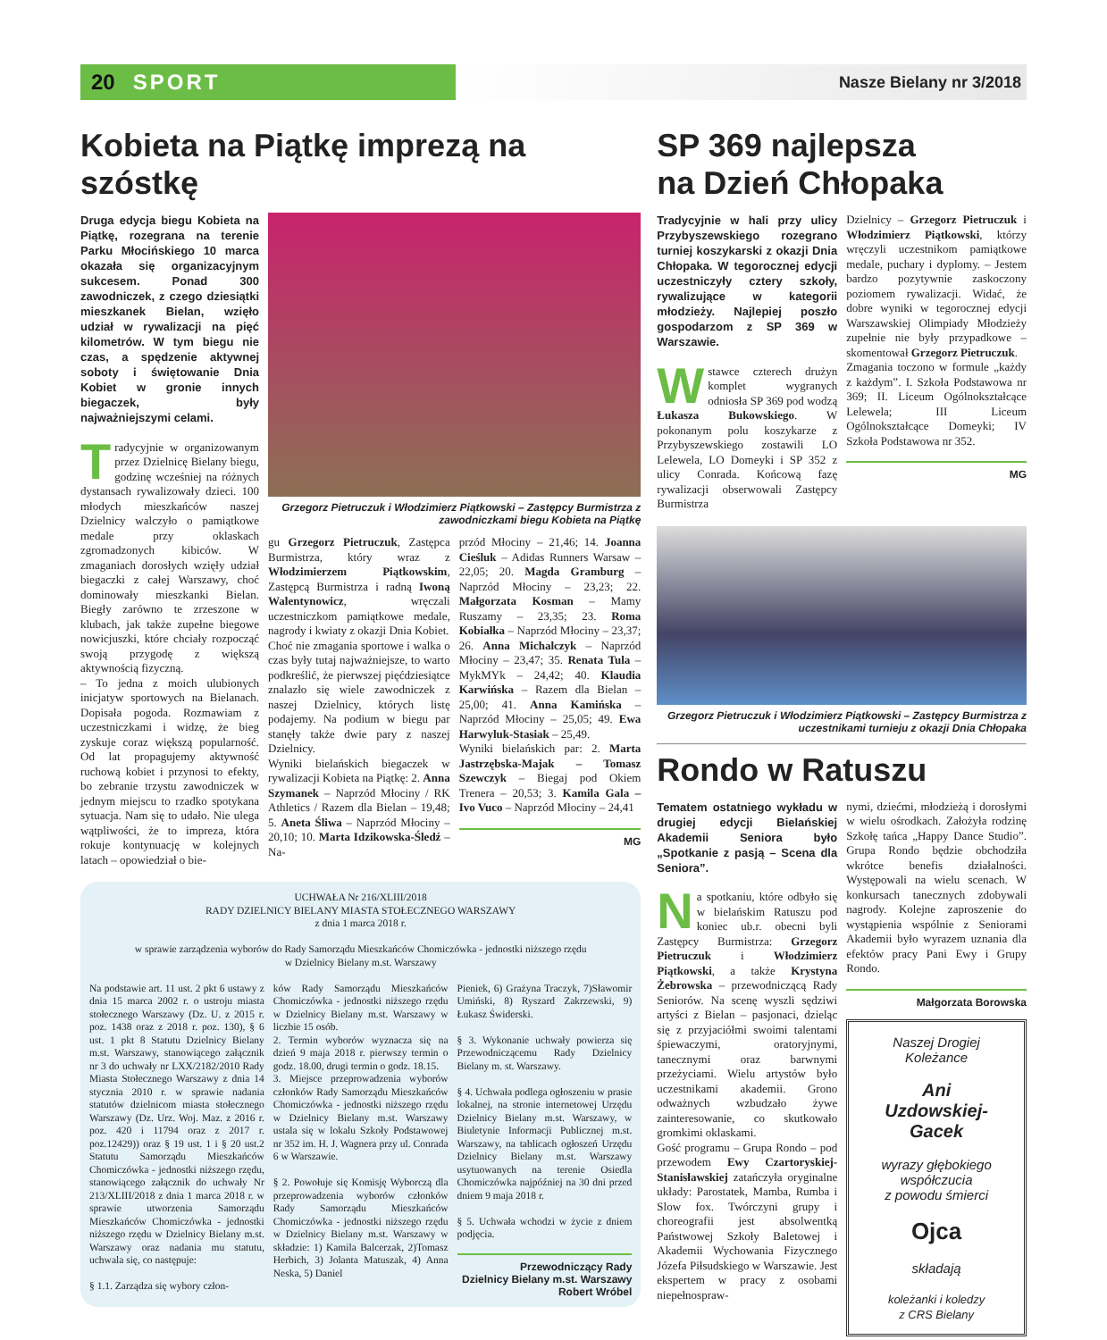20 SPORT
Nasze Bielany nr 3/2018
Kobieta na Piątkę imprezą na szóstkę
Druga edycja biegu Kobieta na Piątkę, rozegrana na terenie Parku Młocińskiego 10 marca okazała się organizacyjnym sukcesem. Ponad 300 zawodniczek, z czego dziesiątki mieszkanek Bielan, wzięło udział w rywalizacji na pięć kilometrów. W tym biegu nie czas, a spędzenie aktywnej soboty i świętowanie Dnia Kobiet w gronie innych biegaczek, były najważniejszymi celami.
Tradycyjnie w organizowanym przez Dzielnicę Bielany biegu, godzinę wcześniej na różnych dystansach rywalizowały dzieci. 100 młodych mieszkańców naszej Dzielnicy walczyło o pamiątkowe medale przy oklaskach zgromadzonych kibiców. W zmaganiach dorosłych wzięły udział biegaczki z całej Warszawy, choć dominowały mieszkanki Bielan. Biegły zarówno te zrzeszone w klubach, jak także zupełne biegowe nowicjuszki, które chciały rozpocząć swoją przygodę z większą aktywnością fizyczną.
– To jedna z moich ulubionych inicjatyw sportowych na Bielanach. Dopisała pogoda. Rozmawiam z uczestniczkami i widzę, że bieg zyskuje coraz większą popularność. Od lat propagujemy aktywność ruchową kobiet i przynosi to efekty, bo zebranie trzystu zawodniczek w jednym miejscu to rzadko spotykana sytuacja. Nam się to udało. Nie ulega wątpliwości, że to impreza, która rokuje kontynuację w kolejnych latach – opowiedział o bie-
Grzegorz Pietruczuk i Włodzimierz Piątkowski – Zastępcy Burmistrza z zawodniczkami biegu Kobieta na Piątkę
gu Grzegorz Pietruczuk, Zastępca Burmistrza, który wraz z Włodzimierzem Piątkowskim, Zastępcą Burmistrza i radną Iwoną Walentynowicz, wręczali uczestniczkom pamiątkowe medale, nagrody i kwiaty z okazji Dnia Kobiet.
Choć nie zmagania sportowe i walka o czas były tutaj najważniejsze, to warto podkreślić, że pierwszej pięćdziesiątce znalazło się wiele zawodniczek z naszej Dzielnicy, których listę podajemy. Na podium w biegu par stanęły także dwie pary z naszej Dzielnicy.
Wyniki bielańskich biegaczek w rywalizacji Kobieta na Piątkę: 2. Anna Szymanek – Naprzód Młociny / RK Athletics / Razem dla Bielan – 19,48; 5. Aneta Śliwa – Naprzód Młociny – 20,10; 10. Marta Idzikowska-Śledź – Na-
przód Młociny – 21,46; 14. Joanna Cieśluk – Adidas Runners Warsaw – 22,05; 20. Magda Gramburg – Naprzód Młociny – 23,23; 22. Małgorzata Kosman – Mamy Ruszamy – 23,35; 23. Roma Kobiałka – Naprzód Młociny – 23,37; 26. Anna Michalczyk – Naprzód Młociny – 23,47; 35. Renata Tula – MykMYk – 24,42; 40. Klaudia Karwińska – Razem dla Bielan – 25,00; 41. Anna Kamińska – Naprzód Młociny – 25,05; 49. Ewa Harwyluk-Stasiak – 25,49.
Wyniki bielańskich par: 2. Marta Jastrzębska-Majak – Tomasz Szewczyk – Biegaj pod Okiem Trenera – 20,53; 3. Kamila Gala – Ivo Vuco – Naprzód Młociny – 24,41
MG
UCHWAŁA Nr 216/XLIII/2018
RADY DZIELNICY BIELANY MIASTA STOŁECZNEGO WARSZAWY
z dnia 1 marca 2018 r.
w sprawie zarządzenia wyborów do Rady Samorządu Mieszkańców Chomiczówka - jednostki niższego rzędu
w Dzielnicy Bielany m.st. Warszawy
Na podstawie art. 11 ust. 2 pkt 6 ustawy z dnia 15 marca 2002 r. o ustroju miasta stołecznego Warszawy (Dz. U. z 2015 r. poz. 1438 oraz z 2018 r. poz. 130), § 6 ust. 1 pkt 8 Statutu Dzielnicy Bielany m.st. Warszawy, stanowiącego załącznik nr 3 do uchwały nr LXX/2182/2010 Rady Miasta Stołecznego Warszawy z dnia 14 stycznia 2010 r. w sprawie nadania statutów dzielnicom miasta stołecznego Warszawy (Dz. Urz. Woj. Maz. z 2016 r. poz. 420 i 11794 oraz z 2017 r. poz.12429)) oraz § 19 ust. 1 i § 20 ust.2 Statutu Samorządu Mieszkańców Chomiczówka - jednostki niższego rzędu, stanowiącego załącznik do uchwały Nr 213/XLIII/2018 z dnia 1 marca 2018 r. w sprawie utworzenia Samorządu Mieszkańców Chomiczówka - jednostki niższego rzędu w Dzielnicy Bielany m.st. Warszawy oraz nadania mu statutu, uchwala się, co następuje:
§ 1.1. Zarządza się wybory człon-
ków Rady Samorządu Mieszkańców Chomiczówka - jednostki niższego rzędu w Dzielnicy Bielany m.st. Warszawy w liczbie 15 osób.
2. Termin wyborów wyznacza się na dzień 9 maja 2018 r. pierwszy termin o godz. 18.00, drugi termin o godz. 18.15.
3. Miejsce przeprowadzenia wyborów członków Rady Samorządu Mieszkańców Chomiczówka - jednostki niższego rzędu w Dzielnicy Bielany m.st. Warszawy ustala się w lokalu Szkoły Podstawowej nr 352 im. H. J. Wagnera przy ul. Conrada 6 w Warszawie.
§ 2. Powołuje się Komisję Wyborczą dla przeprowadzenia wyborów członków Rady Samorządu Mieszkańców Chomiczówka - jednostki niższego rzędu w Dzielnicy Bielany m.st. Warszawy w składzie: 1) Kamila Balcerzak, 2)Tomasz Herbich, 3) Jolanta Matuszak, 4) Anna Neska, 5) Daniel
Pieniek, 6) Grażyna Traczyk, 7)Sławomir Umiński, 8) Ryszard Zakrzewski, 9) Łukasz Świderski.
§ 3. Wykonanie uchwały powierza się Przewodniczącemu Rady Dzielnicy Bielany m. st. Warszawy.
§ 4. Uchwała podlega ogłoszeniu w prasie lokalnej, na stronie internetowej Urzędu Dzielnicy Bielany m.st. Warszawy, w Biuletynie Informacji Publicznej m.st. Warszawy, na tablicach ogłoszeń Urzędu Dzielnicy Bielany m.st. Warszawy usytuowanych na terenie Osiedla Chomiczówka najpóźniej na 30 dni przed dniem 9 maja 2018 r.
§ 5. Uchwała wchodzi w życie z dniem podjęcia.
Przewodniczący Rady
Dzielnicy Bielany m.st. Warszawy
Robert Wróbel
SP 369 najlepsza
na Dzień Chłopaka
Tradycyjnie w hali przy ulicy Przybyszewskiego rozegrano turniej koszykarski z okazji Dnia Chłopaka. W tegorocznej edycji uczestniczyły cztery szkoły, rywalizujące w kategorii młodzieży. Najlepiej poszło gospodarzom z SP 369 w Warszawie.
Wstawce czterech drużyn komplet wygranych odniosła SP 369 pod wodzą Łukasza Bukowskiego. W pokonanym polu koszykarze z Przybyszewskiego zostawili LO Lelewela, LO Domeyki i SP 352 z ulicy Conrada. Końcową fazę rywalizacji obserwowali Zastępcy Burmistrza
Dzielnicy – Grzegorz Pietruczuk i Włodzimierz Piątkowski, którzy wręczyli uczestnikom pamiątkowe medale, puchary i dyplomy. – Jestem bardzo pozytywnie zaskoczony poziomem rywalizacji. Widać, że dobre wyniki w tegorocznej edycji Warszawskiej Olimpiady Młodzieży zupełnie nie były przypadkowe – skomentował Grzegorz Pietruczuk.
Zmagania toczono w formule „każdy z każdym”. I. Szkoła Podstawowa nr 369; II. Liceum Ogólnokształcące Lelewela; III Liceum Ogólnokształcące Domeyki; IV Szkoła Podstawowa nr 352.
MG
Grzegorz Pietruczuk i Włodzimierz Piątkowski – Zastępcy Burmistrza z uczestnikami turnieju z okazji Dnia Chłopaka
Rondo w Ratuszu
Tematem ostatniego wykładu w drugiej edycji Bielańskiej Akademii Seniora było „Spotkanie z pasją – Scena dla Seniora”.
Na spotkaniu, które odbyło się w bielańskim Ratuszu pod koniec ub.r. obecni byli Zastępcy Burmistrza: Grzegorz Pietruczuk i Włodzimierz Piątkowski, a także Krystyna Żebrowska – przewodniczącą Rady Seniorów. Na scenę wyszli sędziwi artyści z Bielan – pasjonaci, dzieląc się z przyjaciółmi swoimi talentami śpiewaczymi, oratoryjnymi, tanecznymi oraz barwnymi przeżyciami. Wielu artystów było uczestnikami akademii. Grono odważnych wzbudzało żywe zainteresowanie, co skutkowało gromkimi oklaskami.
Gość programu – Grupa Rondo – pod przewodem Ewy Czartoryskiej-Stanisławskiej zatańczyła oryginalne układy: Parostatek, Mamba, Rumba i Slow fox. Twórczyni grupy i choreografii jest absolwentką Państwowej Szkoły Baletowej i Akademii Wychowania Fizycznego Józefa Piłsudskiego w Warszawie. Jest ekspertem w pracy z osobami niepełnospraw-
nymi, dziećmi, młodzieżą i dorosłymi w wielu ośrodkach. Założyła rodzinę Szkołę tańca „Happy Dance Studio”. Grupa Rondo będzie obchodziła wkrótce benefis działalności. Występowali na wielu scenach. W konkursach tanecznych zdobywali nagrody. Kolejne zaproszenie do wystąpienia wspólnie z Seniorami Akademii było wyrazem uznania dla efektów pracy Pani Ewy i Grupy Rondo.
Małgorzata Borowska
Naszej Drogiej Koleżance
Ani
Uzdowskiej-Gacek
wyrazy głębokiego współczucia
z powodu śmierci
Ojca
składają
koleżanki i koledzy
z CRS Bielany